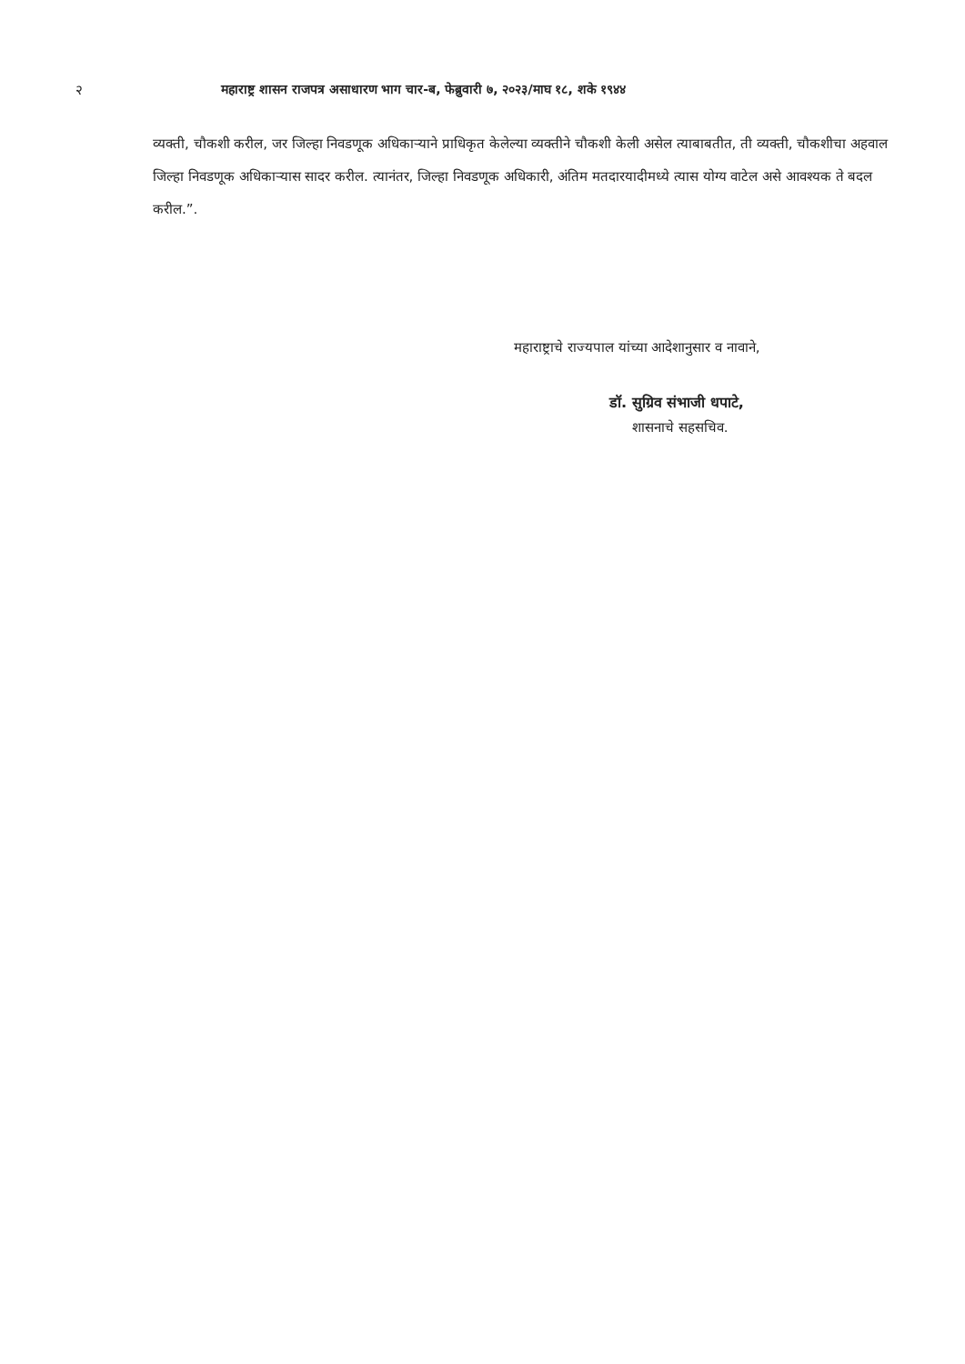२ महाराष्ट्र शासन राजपत्र असाधारण भाग चार-ब, फेब्रुवारी ७, २०२३/माघ १८, शके १९४४
व्यक्ती, चौकशी करील, जर जिल्हा निवडणूक अधिकाऱ्याने प्राधिकृत केलेल्या व्यक्तीने चौकशी केली असेल त्याबाबतीत, ती व्यक्ती, चौकशीचा अहवाल जिल्हा निवडणूक अधिकाऱ्यास सादर करील. त्यानंतर, जिल्हा निवडणूक अधिकारी, अंतिम मतदारयादीमध्ये त्यास योग्य वाटेल असे आवश्यक ते बदल करील.”.
महाराष्ट्राचे राज्यपाल यांच्या आदेशानुसार व नावाने,
डॉ. सुग्रिव संभाजी धपाटे,
शासनाचे सहसचिव.